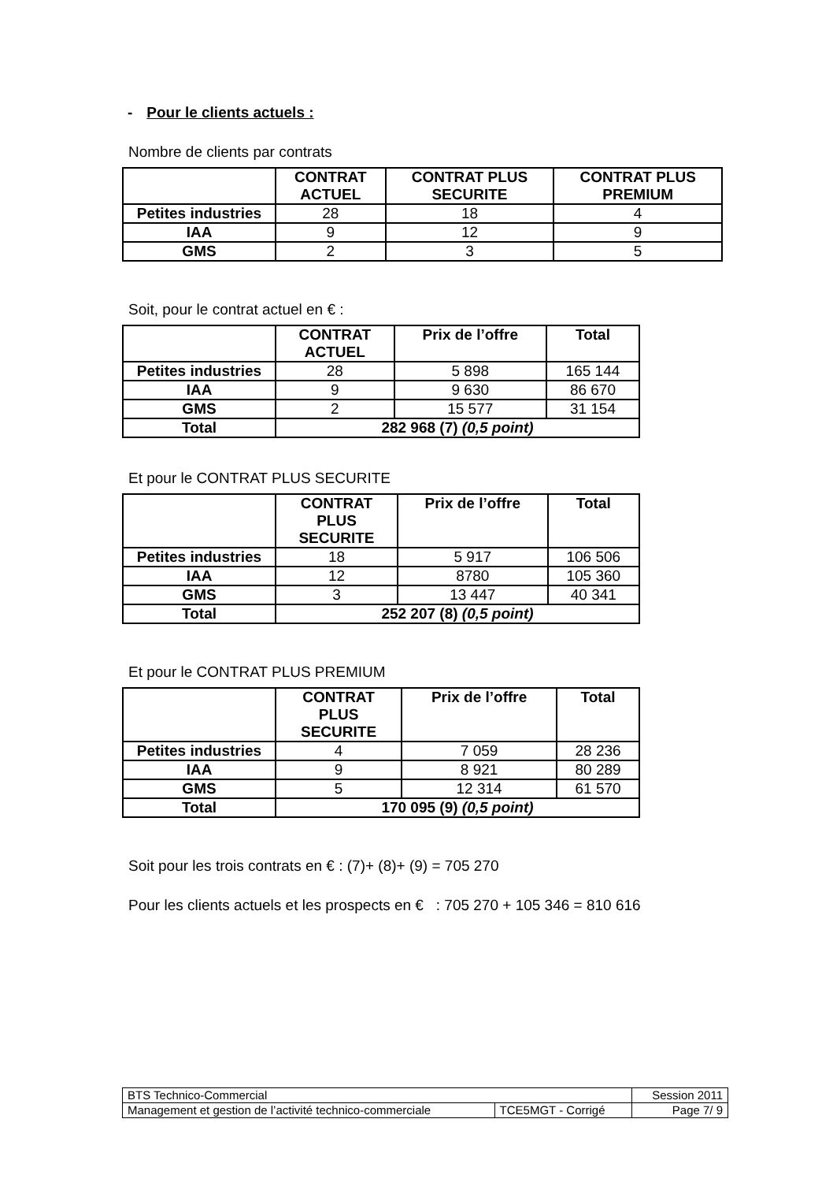- Pour le clients actuels :
Nombre de clients par contrats
| | CONTRAT ACTUEL | CONTRAT PLUS SECURITE | CONTRAT PLUS PREMIUM |
| --- | --- | --- | --- |
| Petites industries | 28 | 18 | 4 |
| IAA | 9 | 12 | 9 |
| GMS | 2 | 3 | 5 |
Soit, pour le contrat actuel en € :
| | CONTRAT ACTUEL | Prix de l’offre | Total |
| --- | --- | --- | --- |
| Petites industries | 28 | 5 898 | 165 144 |
| IAA | 9 | 9 630 | 86 670 |
| GMS | 2 | 15 577 | 31 154 |
| Total | 282 968 (7) (0,5 point) | | |
Et pour le CONTRAT PLUS SECURITE
| | CONTRAT PLUS SECURITE | Prix de l’offre | Total |
| --- | --- | --- | --- |
| Petites industries | 18 | 5 917 | 106 506 |
| IAA | 12 | 8780 | 105 360 |
| GMS | 3 | 13 447 | 40 341 |
| Total | 252 207 (8) (0,5 point) | | |
Et pour le CONTRAT PLUS PREMIUM
| | CONTRAT PLUS SECURITE | Prix de l’offre | Total |
| --- | --- | --- | --- |
| Petites industries | 4 | 7 059 | 28 236 |
| IAA | 9 | 8 921 | 80 289 |
| GMS | 5 | 12 314 | 61 570 |
| Total | 170 095 (9) (0,5 point) | | |
Soit pour les trois contrats en € : (7)+ (8)+ (9) = 705 270
Pour les clients actuels et les prospects en € : 705 270 + 105 346 = 810 616
| BTS Technico-Commercial | | Session 2011 |
| Management et gestion de l’activité technico-commerciale | TCE5MGT - Corrigé | Page 7/ 9 |